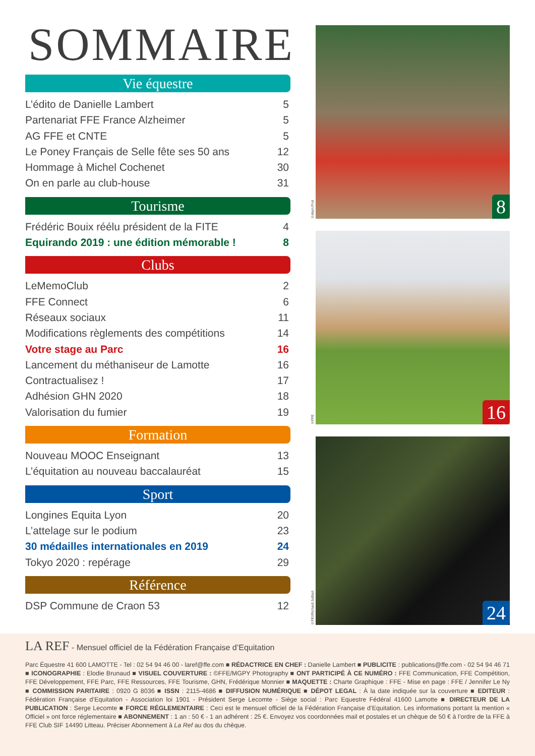SOMMAIRE
Vie équestre
L’édito de Danielle Lambert 5
Partenariat FFE France Alzheimer 5
AG FFE et CNTE 5
Le Poney Français de Selle fête ses 50 ans 12
Hommage à Michel Cochenet 30
On en parle au club-house 31
Tourisme
Frédéric Bouix réélu président de la FITE 4
Equirando 2019 : une édition mémorable ! 8
Clubs
LeMemoClub 2
FFE Connect 6
Réseaux sociaux 11
Modifications règlements des compétitions 14
Votre stage au Parc 16
Lancement du méthaniseur de Lamotte 16
Contractualisez ! 17
Adhésion GHN 2020 18
Valorisation du fumier 19
Formation
Nouveau MOOC Enseignant 13
L’équitation au nouveau baccalauréat 15
Sport
Longines Equita Lyon 20
L’attelage sur le podium 23
30 médailles internationales en 2019 24
Tokyo 2020 : repérage 29
Référence
DSP Commune de Craon 53 12
©Alain Prot
8
©FFE
16
©FEI/Richard Juilliart
24
LA REF - Mensuel officiel de la Fédération Française d’Equitation
Parc Équestre 41 600 LAMOTTE - Tel : 02 54 94 46 00 - laref@ffe.com ■ RÉDACTRICE EN CHEF : Danielle Lambert ■ PUBLICITE : publications@ffe.com - 02 54 94 46 71 ■ ICONOGRAPHIE : Elodie Brunaud ■ VISUEL COUVERTURE : ©FFE/MGPY Photography ■ ONT PARTICIPÉ À CE NUMÉRO : FFE Communication, FFE Compétition, FFE Développement, FFE Parc, FFE Ressources, FFE Tourisme, GHN, Frédérique Monnier ■ MAQUETTE : Charte Graphique : FFE - Mise en page : FFE / Jennifer Le Ny ■ COMMISSION PARITAIRE : 0920 G 8036 ■ ISSN : 2115-4686 ■ DIFFUSION NUMÉRIQUE ■ DÉPOT LEGAL : À la date indiquée sur la couverture ■ EDITEUR : Fédération Française d’Equitation - Association loi 1901 - Président Serge Lecomte - Siège social : Parc Equestre Fédéral 41600 Lamotte ■ DIRECTEUR DE LA PUBLICATION : Serge Lecomte ■ FORCE RÉGLEMENTAIRE : Ceci est le mensuel officiel de la Fédération Française d’Equitation. Les informations portant la mention « Officiel » ont force réglementaire ■ ABONNEMENT : 1 an : 50 € - 1 an adhérent : 25 €. Envoyez vos coordonnées mail et postales et un chèque de 50 € à l’ordre de la FFE à FFE Club SIF 14490 Litteau. Préciser Abonnement à La Ref au dos du chèque.